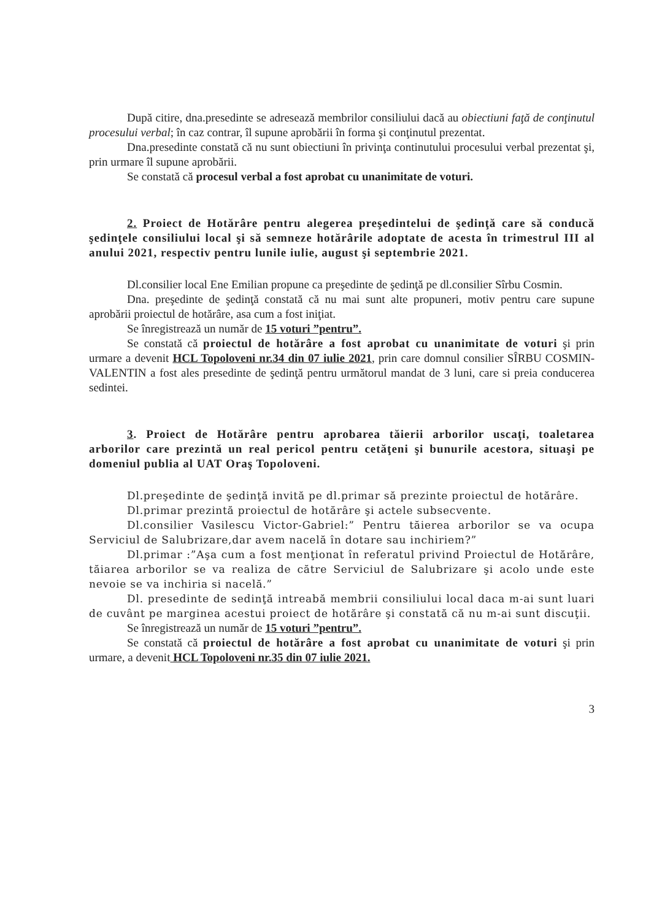După citire, dna.presedinte se adresează membrilor consiliului dacă au obiectiuni faţă de conţinutul procesului verbal; în caz contrar, îl supune aprobării în forma şi conţinutul prezentat.
Dna.presedinte constată că nu sunt obiectiuni în privinţa continutului procesului verbal prezentat şi, prin urmare îl supune aprobării.
Se constată că procesul verbal a fost aprobat cu unanimitate de voturi.
2. Proiect de Hotărâre pentru alegerea preşedintelui de şedinţă care să conducă şedinţele consiliului local şi să semneze hotărârile adoptate de acesta în trimestrul III al anului 2021, respectiv pentru lunile iulie, august şi septembrie 2021.
Dl.consilier local Ene Emilian propune ca preşedinte de şedinţă pe dl.consilier Sîrbu Cosmin.
Dna. preşedinte de şedinţă constată că nu mai sunt alte propuneri, motiv pentru care supune aprobării proiectul de hotărâre, asa cum a fost iniţiat.
Se înregistrează un număr de 15 voturi ”pentru”.
Se constată că proiectul de hotărâre a fost aprobat cu unanimitate de voturi şi prin urmare a devenit HCL Topoloveni nr.34 din 07 iulie 2021, prin care domnul consilier SÎRBU COSMIN-VALENTIN a fost ales presedinte de şedinţă pentru următorul mandat de 3 luni, care si preia conducerea sedintei.
3. Proiect de Hotărâre pentru aprobarea tăierii arborilor uscaţi, toaletarea arborilor care prezintă un real pericol pentru cetăţeni şi bunurile acestora, situaşi pe domeniul publia al UAT Oraş Topoloveni.
Dl.preşedinte de şedinţă invită pe dl.primar să prezinte proiectul de hotărâre.
Dl.primar prezintă proiectul de hotărâre şi actele subsecvente.
Dl.consilier Vasilescu Victor-Gabriel:” Pentru tăierea arborilor se va ocupa Serviciul de Salubrizare,dar avem nacelă în dotare sau inchiriem?”
Dl.primar :”Aşa cum a fost menţionat în referatul privind Proiectul de Hotărâre, tăiarea arborilor se va realiza de către Serviciul de Salubrizare şi acolo unde este nevoie se va inchiria si nacelă.”
Dl. presedinte de sedinţă intreabă membrii consiliului local daca m-ai sunt luari de cuvânt pe marginea acestui proiect de hotărâre şi constată că nu m-ai sunt discuţii.
Se înregistrează un număr de 15 voturi ”pentru”.
Se constată că proiectul de hotărâre a fost aprobat cu unanimitate de voturi şi prin urmare, a devenit HCL Topoloveni nr.35 din 07 iulie 2021.
3